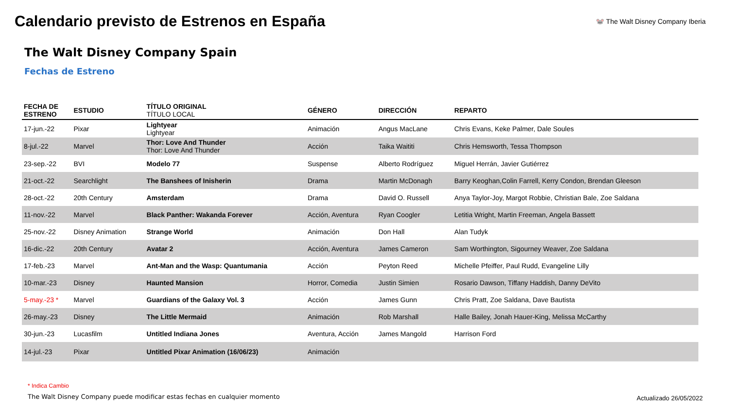Calendario previsto de Estrenos en España
🐭 The Walt Disney Company Iberia
The Walt Disney Company Spain
Fechas de Estreno
| FECHA DE ESTRENO | ESTUDIO | TÍTULO ORIGINAL TÍTULO LOCAL | GÉNERO | DIRECCIÓN | REPARTO |
| --- | --- | --- | --- | --- | --- |
| 17-jun.-22 | Pixar | Lightyear Lightyear | Animación | Angus MacLane | Chris Evans, Keke Palmer, Dale Soules |
| 8-jul.-22 | Marvel | Thor: Love And Thunder Thor: Love And Thunder | Acción | Taika Waititi | Chris Hemsworth, Tessa Thompson |
| 23-sep.-22 | BVI | Modelo 77 | Suspense | Alberto Rodríguez | Miguel Herrán, Javier Gutiérrez |
| 21-oct.-22 | Searchlight | The Banshees of Inisherin | Drama | Martin McDonagh | Barry Keoghan,Colin Farrell, Kerry Condon, Brendan Gleeson |
| 28-oct.-22 | 20th Century | Amsterdam | Drama | David O. Russell | Anya Taylor-Joy, Margot Robbie, Christian Bale, Zoe Saldana |
| 11-nov.-22 | Marvel | Black Panther: Wakanda Forever | Acción, Aventura | Ryan Coogler | Letitia Wright, Martin Freeman, Angela Bassett |
| 25-nov.-22 | Disney Animation | Strange World | Animación | Don Hall | Alan Tudyk |
| 16-dic.-22 | 20th Century | Avatar 2 | Acción, Aventura | James Cameron | Sam Worthington, Sigourney Weaver, Zoe Saldana |
| 17-feb.-23 | Marvel | Ant-Man and the Wasp: Quantumania | Acción | Peyton Reed | Michelle Pfeiffer, Paul Rudd, Evangeline Lilly |
| 10-mar.-23 | Disney | Haunted Mansion | Horror, Comedia | Justin Simien | Rosario Dawson, Tiffany Haddish, Danny DeVito |
| 5-may.-23 * | Marvel | Guardians of the Galaxy Vol. 3 | Acción | James Gunn | Chris Pratt, Zoe Saldana, Dave Bautista |
| 26-may.-23 | Disney | The Little Mermaid | Animación | Rob Marshall | Halle Bailey, Jonah Hauer-King, Melissa McCarthy |
| 30-jun.-23 | Lucasfilm | Untitled Indiana Jones | Aventura, Acción | James Mangold | Harrison Ford |
| 14-jul.-23 | Pixar | Untitled Pixar Animation (16/06/23) | Animación | | |
* Indica Cambio
The Walt Disney Company puede modificar estas fechas en cualquier momento
Actualizado 26/05/2022